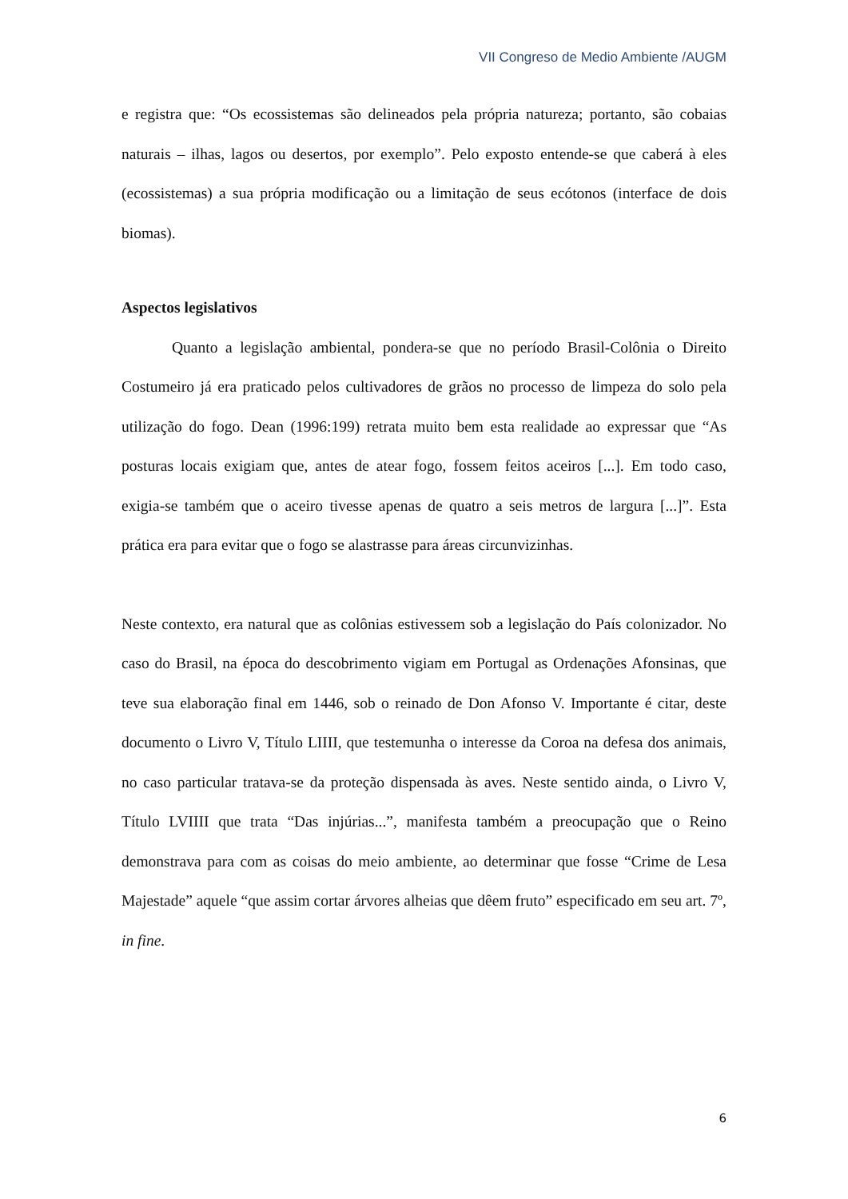VII Congreso de Medio Ambiente /AUGM
e registra que: “Os ecossistemas são delineados pela própria natureza; portanto, são cobaias naturais – ilhas, lagos ou desertos, por exemplo”. Pelo exposto entende-se que caberá à eles (ecossistemas) a sua própria modificação ou a limitação de seus ecótonos (interface de dois biomas).
Aspectos legislativos
Quanto a legislação ambiental, pondera-se que no período Brasil-Colônia o Direito Costumeiro já era praticado pelos cultivadores de grãos no processo de limpeza do solo pela utilização do fogo. Dean (1996:199) retrata muito bem esta realidade ao expressar que “As posturas locais exigiam que, antes de atear fogo, fossem feitos aceiros [...]. Em todo caso, exigia-se também que o aceiro tivesse apenas de quatro a seis metros de largura [...]”. Esta prática era para evitar que o fogo se alastrasse para áreas circunvizinhas.
Neste contexto, era natural que as colônias estivessem sob a legislação do País colonizador. No caso do Brasil, na época do descobrimento vigiam em Portugal as Ordenações Afonsinas, que teve sua elaboração final em 1446, sob o reinado de Don Afonso V. Importante é citar, deste documento o Livro V, Título LIIII, que testemunha o interesse da Coroa na defesa dos animais, no caso particular tratava-se da proteção dispensada às aves. Neste sentido ainda, o Livro V, Título LVIIII que trata “Das injúrias...”, manifesta também a preocupação que o Reino demonstrava para com as coisas do meio ambiente, ao determinar que fosse “Crime de Lesa Majestade” aquele “que assim cortar árvores alheias que dêem fruto” especificado em seu art. 7º, in fine.
6